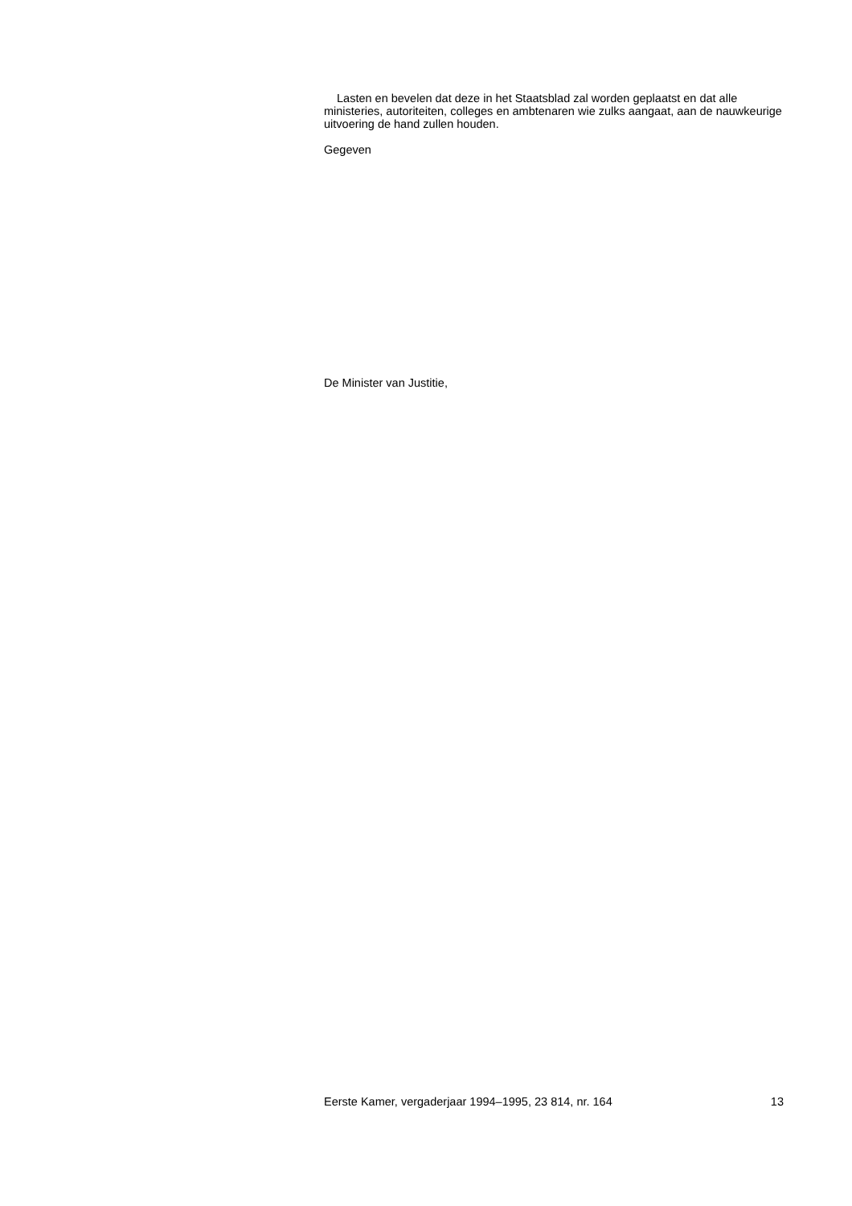Lasten en bevelen dat deze in het Staatsblad zal worden geplaatst en dat alle ministeries, autoriteiten, colleges en ambtenaren wie zulks aangaat, aan de nauwkeurige uitvoering de hand zullen houden.
Gegeven
De Minister van Justitie,
Eerste Kamer, vergaderjaar 1994–1995, 23 814, nr. 164 13